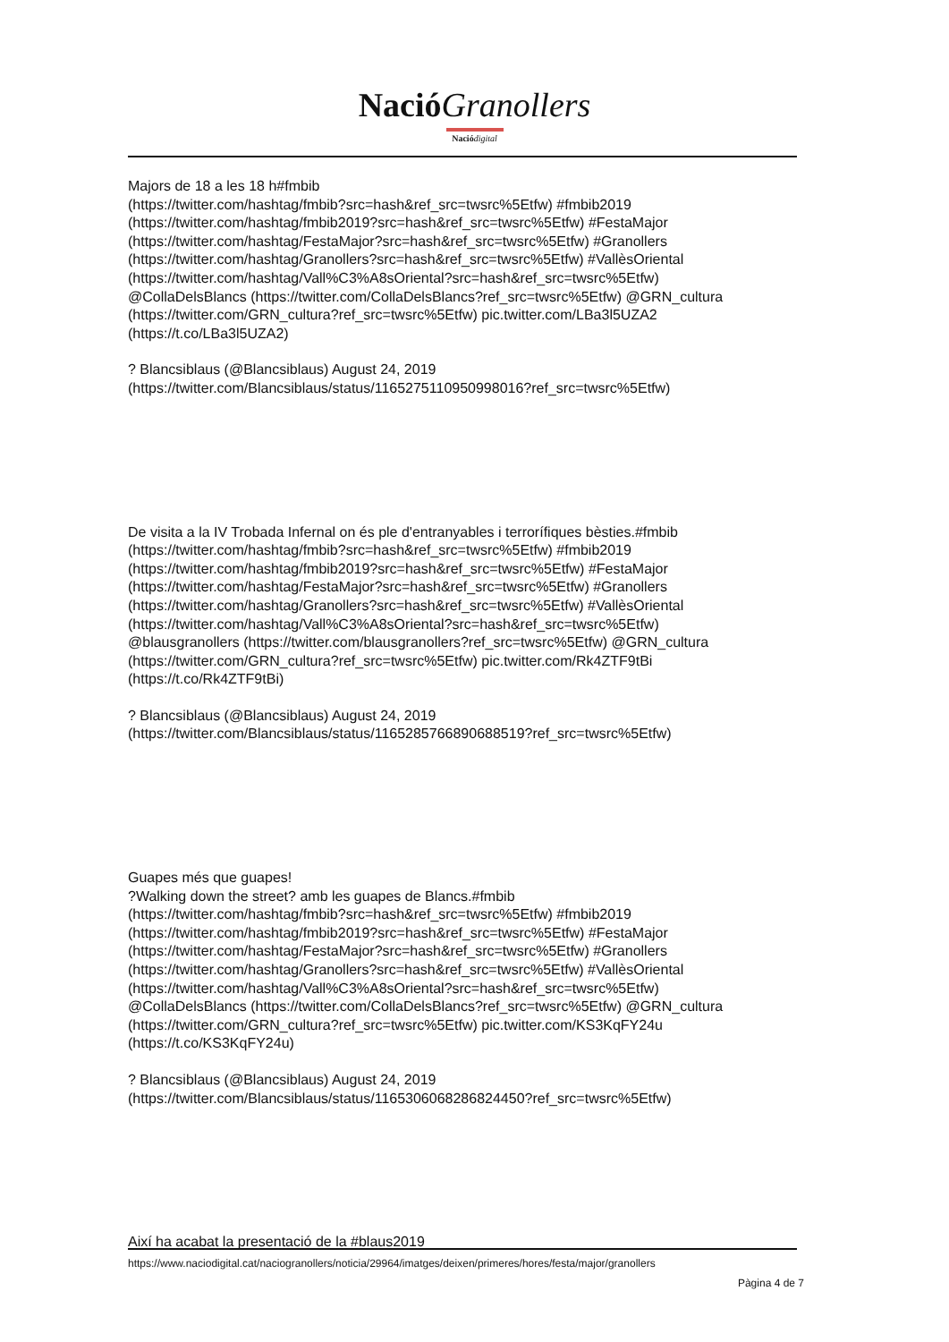Nació Granollers
Nació digital
Majors de 18 a les 18 h#fmbib
(https://twitter.com/hashtag/fmbib?src=hash&ref_src=twsrc%5Etfw) #fmbib2019
(https://twitter.com/hashtag/fmbib2019?src=hash&ref_src=twsrc%5Etfw) #FestaMajor
(https://twitter.com/hashtag/FestaMajor?src=hash&ref_src=twsrc%5Etfw) #Granollers
(https://twitter.com/hashtag/Granollers?src=hash&ref_src=twsrc%5Etfw) #VallèsOriental
(https://twitter.com/hashtag/Vall%C3%A8sOriental?src=hash&ref_src=twsrc%5Etfw)
@CollaDelsBlancs (https://twitter.com/CollaDelsBlancs?ref_src=twsrc%5Etfw) @GRN_cultura
(https://twitter.com/GRN_cultura?ref_src=twsrc%5Etfw) pic.twitter.com/LBa3l5UZA2
(https://t.co/LBa3l5UZA2)
? Blancsiblaus (@Blancsiblaus) August 24, 2019
(https://twitter.com/Blancsiblaus/status/1165275110950998016?ref_src=twsrc%5Etfw)
De visita a la IV Trobada Infernal on és ple d'entranyables i terrorífiques bèsties.#fmbib
(https://twitter.com/hashtag/fmbib?src=hash&ref_src=twsrc%5Etfw) #fmbib2019
(https://twitter.com/hashtag/fmbib2019?src=hash&ref_src=twsrc%5Etfw) #FestaMajor
(https://twitter.com/hashtag/FestaMajor?src=hash&ref_src=twsrc%5Etfw) #Granollers
(https://twitter.com/hashtag/Granollers?src=hash&ref_src=twsrc%5Etfw) #VallèsOriental
(https://twitter.com/hashtag/Vall%C3%A8sOriental?src=hash&ref_src=twsrc%5Etfw)
@blausgranollers (https://twitter.com/blausgranollers?ref_src=twsrc%5Etfw) @GRN_cultura
(https://twitter.com/GRN_cultura?ref_src=twsrc%5Etfw) pic.twitter.com/Rk4ZTF9tBi
(https://t.co/Rk4ZTF9tBi)
? Blancsiblaus (@Blancsiblaus) August 24, 2019
(https://twitter.com/Blancsiblaus/status/1165285766890688519?ref_src=twsrc%5Etfw)
Guapes més que guapes!
?Walking down the street? amb les guapes de Blancs.#fmbib
(https://twitter.com/hashtag/fmbib?src=hash&ref_src=twsrc%5Etfw) #fmbib2019
(https://twitter.com/hashtag/fmbib2019?src=hash&ref_src=twsrc%5Etfw) #FestaMajor
(https://twitter.com/hashtag/FestaMajor?src=hash&ref_src=twsrc%5Etfw) #Granollers
(https://twitter.com/hashtag/Granollers?src=hash&ref_src=twsrc%5Etfw) #VallèsOriental
(https://twitter.com/hashtag/Vall%C3%A8sOriental?src=hash&ref_src=twsrc%5Etfw)
@CollaDelsBlancs (https://twitter.com/CollaDelsBlancs?ref_src=twsrc%5Etfw) @GRN_cultura
(https://twitter.com/GRN_cultura?ref_src=twsrc%5Etfw) pic.twitter.com/KS3KqFY24u
(https://t.co/KS3KqFY24u)
? Blancsiblaus (@Blancsiblaus) August 24, 2019
(https://twitter.com/Blancsiblaus/status/1165306068286824450?ref_src=twsrc%5Etfw)
Així ha acabat la presentació de la #blaus2019
https://www.naciodigital.cat/naciogranollers/noticia/29964/imatges/deixen/primeres/hores/festa/major/granollers
Pàgina 4 de 7